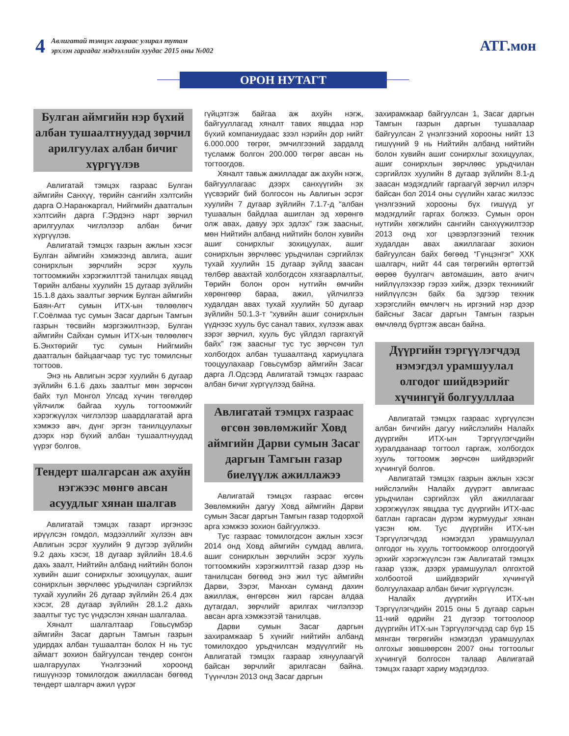4
Авлигатай тэмцэх газраас улирал тутам
эрхлэн гаргадаг мэдээллийн хуудас 2015 оны №002
АТГ.мон
ОРОН НУТАГТ
Булган аймгийн нэр бүхий албан тушаалтнуудад зөрчил арилгуулах албан бичиг хүргүүлэв
Авлигатай тэмцэх газраас Булган аймгийн Санхүү, төрийн сангийн хэлтсийн дарга О.Наранжаргал, Нийгмийн даатгалын хэлтсийн дарга Г.Эрдэнэ нарт зөрчил арилгуулах чиглэлээр албан бичиг хүргүүлэв.
Авлигатай тэмцэх газрын ажлын хэсэг Булган аймгийн хэмжээнд авлига, ашиг сонирхлын зөрчлийн эсрэг хууль тогтоомжийн хэрэгжилттэй танилцах явцад Төрийн албаны хуулийн 15 дугаар зүйлийн 15.1.8 дахь заалтыг зөрчиж Булган аймгийн Баян-Агт сумын ИТХ-ын төлөөлөгч Г.Соёлмаа тус сумын Засаг даргын Тамгын газрын төсвийн мэргэжилтнээр, Булган аймгийн Сайхан сумын ИТХ-ын төлөөлөгч Б.Энхтөрийг тус сумын Нийгмийн даатгалын байцаагчаар тус тус томилсныг тогтоов.
Энэ нь Авлигын эсрэг хуулийн 6 дугаар зүйлийн 6.1.6 дахь заалтыг мөн зөрчсөн байх тул Монгол Улсад хүчин төгөлдөр үйлчилж байгаа хууль тогтоомжийг хэрэгжүүлэх чиглэлээр шаардлагатай арга хэмжээ авч, дүнг эргэн танилцуулахыг дээрх нэр бүхий албан тушаалтнуудад үүрэг болгов.
Тендерт шалгарсан аж ахуйн нэгжээс мөнгө авсан асуудлыг хянан шалгав
Авлигатай тэмцэх газарт иргэнээс ирүүлсэн гомдол, мэдээллийг хүлээн авч Авлигын эсрэг хуулийн 9 дүгээр зүйлийн 9.2 дахь хэсэг, 18 дугаар зүйлийн 18.4.6 дахь заалт, Нийтийн албанд нийтийн болон хувийн ашиг сонирхлыг зохицуулах, ашиг сонирхлын зөрчлөөс урьдчилан сэргийлэх тухай хуулийн 26 дугаар зүйлийн 26.4 дэх хэсэг, 28 дугаар зүйлийн 28.1.2 дахь заалтыг тус тус үндэслэн хянан шалгалаа.
Хяналт шалгалтаар Говьсүмбэр аймгийн Засаг даргын Тамгын газрын удирдах албан тушаалтан болох Н нь тус аймагт зохион байгуулсан тендер сонгон шалгаруулах Үнэлгээний хороонд гишүүнээр томилогдож ажилласан бөгөөд тендерт шалгарч ажил үүрэг
гүйцэтгэж байгаа аж ахуйн нэгж, байгууллагад хяналт тавих явцдаа нэр бүхий компаниудаас зээл нэрийн дор нийт 6.000.000 төгрөг, эмчилгээний зардалд тусламж болгон 200.000 төгрөг авсан нь тогтоогдов.
Хяналт тавьж ажилладаг аж ахуйн нэгж, байгууллагаас дээрх санхүүгийн эх үүсвэрийг бий болгосон нь Авлигын эсрэг хуулийн 7 дугаар зүйлийн 7.1.7-д “албан тушаалын байдлаа ашиглан эд хөрөнгө олж авах, давуу эрх эдлэх” гэж заасныг, мөн Нийтийн албанд нийтийн болон хувийн ашиг сонирхлыг зохицуулах, ашиг сонирхлын зөрчлөөс урьдчилан сэргийлэх тухай хуулийн 15 дугаар зүйлд заасан төлбөр авахтай холбогдсон хязгаарлалтыг, Төрийн болон орон нутгийн өмчийн хөрөнгөөр бараа, ажил, үйлчилгээ худалдан авах тухай хуулийн 50 дугаар зүйлийн 50.1.3-т “хувийн ашиг сонирхлын үүднээс хууль бус санал тавих, хүлээж авах зэрэг зөрчил, хууль бус үйлдэл гаргахгүй байх” гэж заасныг тус тус зөрчсөн тул холбогдох албан тушаалтанд хариуцлага тооцуулахаар Говьсүмбэр аймгийн Засаг дарга Л.Одсэрд Авлигатай тэмцэх газраас албан бичиг хүргүүлээд байна.
Авлигатай тэмцэх газраас өгсөн зөвлөмжийг Ховд аймгийн Дарви сумын Засаг даргын Тамгын газар биелүүлж ажиллажээ
Авлигатай тэмцэх газраас өгсөн Зөвлөмжийн дагуу Ховд аймгийн Дарви сумын Засаг даргын Тамгын газар тодорхой арга хэмжээ зохион байгуулжээ.
Тус газраас томилогдсон ажлын хэсэг 2014 онд Ховд аймгийн сумдад авлига, ашиг сонирхлын зөрчлийн эсрэг хууль тогтоомжийн хэрэгжилттэй газар дээр нь танилцсан бөгөөд энэ жил тус аймгийн Дарви, Зэрэг, Манхан суманд дахин ажиллаж, өнгөрсөн жил гарсан алдаа дутагдал, зөрчлийг арилгах чиглэлээр авсан арга хэмжээтэй танилцав.
Дарви сумын Засаг даргын захирамжаар 5 хүнийг нийтийн албанд томилохдоо урьдчилсан мэдүүлгийг нь Авлигатай тэмцэх газраар хянуулаагүй байсан зөрчлийг арилгасан байна. Түүнчлэн 2013 онд Засаг даргын
захирамжаар байгуулсан 1, Засаг даргын Тамгын газрын даргын тушаалаар байгуулсан 2 үнэлгээний хорооны нийт 13 гишүүний 9 нь Нийтийн албанд нийтийн болон хувийн ашиг сонирхлыг зохицуулах, ашиг сонирхлын зөрчлөөс урьдчилан сэргийлэх хуулийн 8 дугаар зүйлийн 8.1-д заасан мэдэгдлийг гаргаагүй зөрчил илэрч байсан бол 2014 оны сүүлийн хагас жилээс үнэлгээний хорооны бүх гишүүд уг мэдэгдлийг гаргах болжээ. Сумын орон нутгийн хөгжлийн сангийн санхүүжилтээр 2013 онд хог цэвэрлэгээний техник худалдан авах ажиллагааг зохион байгуулсан байх бөгөөд “Гүнцэнгэг” ХХК шалгарч, нийт 44 сая төгрөгийн өртөгтэй өөрөө буулгагч автомашин, авто ачигч нийлүүлэхээр гэрээ хийж, дээрх техникийг нийлүүлсэн байх ба эдгээр техник хэрэгслийн өмчлөгч нь иргэний нэр дээр байсныг Засаг даргын Тамгын газрын өмчлөлд бүртгэж авсан байна.
Дүүргийн тэргүүлэгчдэд нэмэгдэл урамшуулал олгодог шийдвэрийг хүчингүй болгуулллаа
Авлигатай тэмцэх газраас хүргүүлсэн албан бичгийн дагуу нийслэлийн Налайх дүүргийн ИТХ-ын Тэргүүлэгчдийн хуралдаанаар тогтоол гаргаж, холбогдох хууль тогтоомж зөрчсөн шийдвэрийг хүчингүй болгов.
Авлигатай тэмцэх газрын ажлын хэсэг нийслэлийн Налайх дүүрэгт авлигаас урьдчилан сэргийлэх үйл ажиллагааг хэрэгжүүлэх явцдаа тус дүүргийн ИТХ-аас батлан гаргасан дүрэм журмуудыг хянан үзсэн юм. Тус дүүргийн ИТХ-ын Тэргүүлэгчдэд нэмэгдэл урамшуулал олгодог нь хууль тогтоомжоор олгогдоогүй эрхийг хэрэгжүүлсэн гэж Авлигатай тэмцэх газар үзэж, дээрх урамшуулал олгохтой холбоотой шийдвэрийг хүчингүй болгуулахаар албан бичиг хүргүүлсэн.
Налайх дүүргийн ИТХ-ын Тэргүүлэгчдийн 2015 оны 5 дугаар сарын 11-ний өдрийн 21 дүгээр тогтоолоор дүүргийн ИТХ-ын Тэргүүлэгчдэд сар бүр 15 мянган төгрөгийн нэмэгдэл урамшуулах олгохыг зөвшөөрсөн 2007 оны тогтоолыг хүчингүй болгосон талаар Авлигатай тэмцэх газарт хариу мэдэгдлээ.